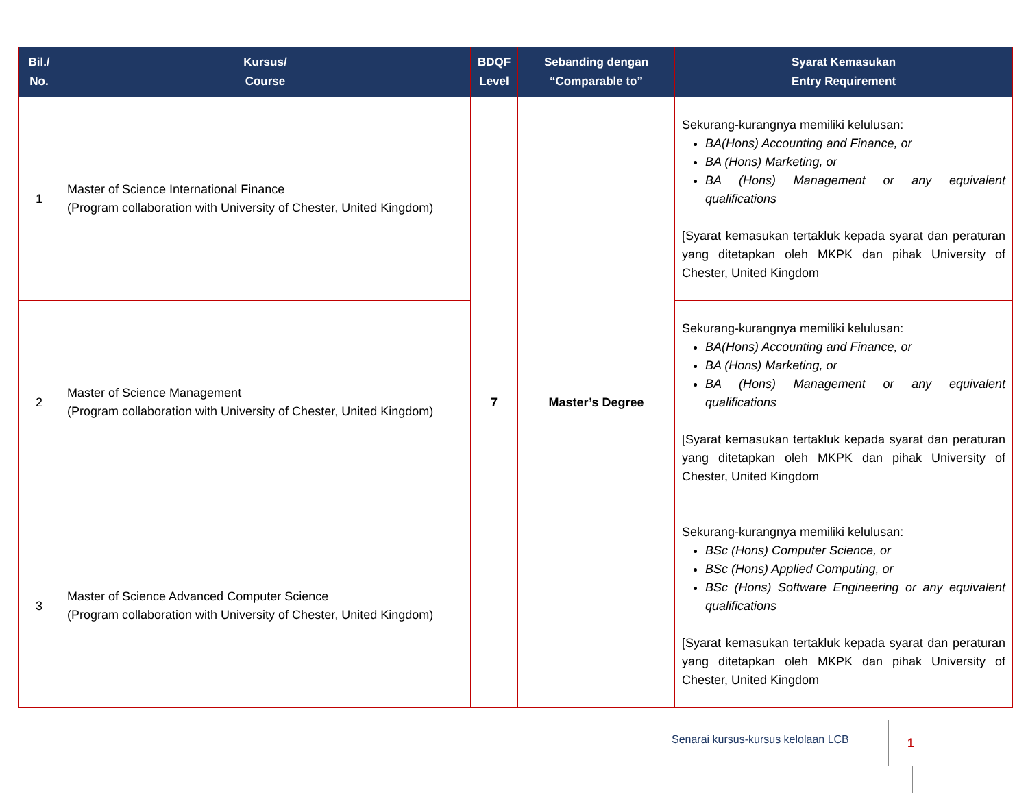| Bil./ No. | Kursus/ Course | BDQF Level | Sebanding dengan “Comparable to” | Syarat Kemasukan Entry Requirement |
| --- | --- | --- | --- | --- |
| 1 | Master of Science International Finance (Program collaboration with University of Chester, United Kingdom) | 7 | Master’s Degree | Sekurang-kurangnya memiliki kelulusan: BA(Hons) Accounting and Finance, or BA (Hons) Marketing, or BA (Hons) Management or any equivalent qualifications [Syarat kemasukan tertakluk kepada syarat dan peraturan yang ditetapkan oleh MKPK dan pihak University of Chester, United Kingdom |
| 2 | Master of Science Management (Program collaboration with University of Chester, United Kingdom) | | | Sekurang-kurangnya memiliki kelulusan: BA(Hons) Accounting and Finance, or BA (Hons) Marketing, or BA (Hons) Management or any equivalent qualifications [Syarat kemasukan tertakluk kepada syarat dan peraturan yang ditetapkan oleh MKPK dan pihak University of Chester, United Kingdom |
| 3 | Master of Science Advanced Computer Science (Program collaboration with University of Chester, United Kingdom) | | | Sekurang-kurangnya memiliki kelulusan: BSc (Hons) Computer Science, or BSc (Hons) Applied Computing, or BSc (Hons) Software Engineering or any equivalent qualifications [Syarat kemasukan tertakluk kepada syarat dan peraturan yang ditetapkan oleh MKPK dan pihak University of Chester, United Kingdom |
Senarai kursus-kursus kelolaan LCB
1